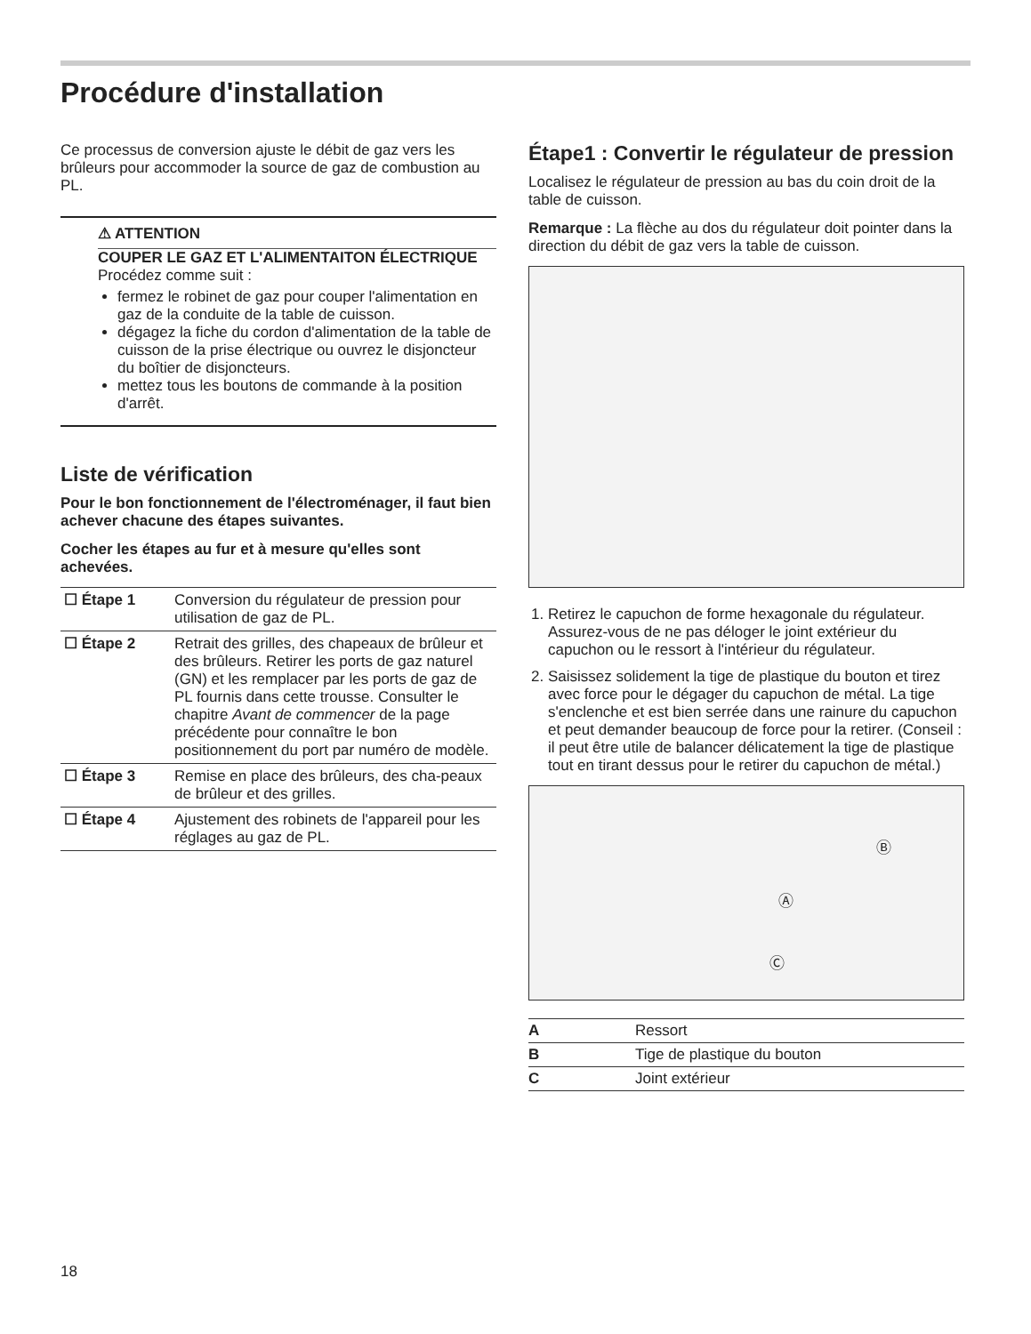Procédure d'installation
Ce processus de conversion ajuste le débit de gaz vers les brûleurs pour accommoder la source de gaz de combustion au PL.
⚠ ATTENTION
COUPER LE GAZ ET L'ALIMENTAITON ÉLECTRIQUE
Procédez comme suit :
fermez le robinet de gaz pour couper l'alimentation en gaz de la conduite de la table de cuisson.
dégagez la fiche du cordon d'alimentation de la table de cuisson de la prise électrique ou ouvrez le disjoncteur du boîtier de disjoncteurs.
mettez tous les boutons de commande à la position d'arrêt.
Liste de vérification
Pour le bon fonctionnement de l'électroménager, il faut bien achever chacune des étapes suivantes.
Cocher les étapes au fur et à mesure qu'elles sont achevées.
| ☐ Étape 1 | Conversion du régulateur de pression pour utilisation de gaz de PL. |
| ☐ Étape 2 | Retrait des grilles, des chapeaux de brûleur et des brûleurs. Retirer les ports de gaz naturel (GN) et les remplacer par les ports de gaz de PL fournis dans cette trousse. Consulter le chapitre Avant de commencer de la page précédente pour connaître le bon positionnement du port par numéro de modèle. |
| ☐ Étape 3 | Remise en place des brûleurs, des cha-peaux de brûleur et des grilles. |
| ☐ Étape 4 | Ajustement des robinets de l'appareil pour les réglages au gaz de PL. |
Étape1 : Convertir le régulateur de pression
Localisez le régulateur de pression au bas du coin droit de la table de cuisson.
Remarque : La flèche au dos du régulateur doit pointer dans la direction du débit de gaz vers la table de cuisson.
1. Retirez le capuchon de forme hexagonale du régulateur. Assurez-vous de ne pas déloger le joint extérieur du capuchon ou le ressort à l'intérieur du régulateur.
2. Saisissez solidement la tige de plastique du bouton et tirez avec force pour le dégager du capuchon de métal. La tige s'enclenche et est bien serrée dans une rainure du capuchon et peut demander beaucoup de force pour la retirer. (Conseil : il peut être utile de balancer délicatement la tige de plastique tout en tirant dessus pour le retirer du capuchon de métal.)
Ⓑ
Ⓐ
Ⓒ
| A | Ressort |
| B | Tige de plastique du bouton |
| C | Joint extérieur |
18